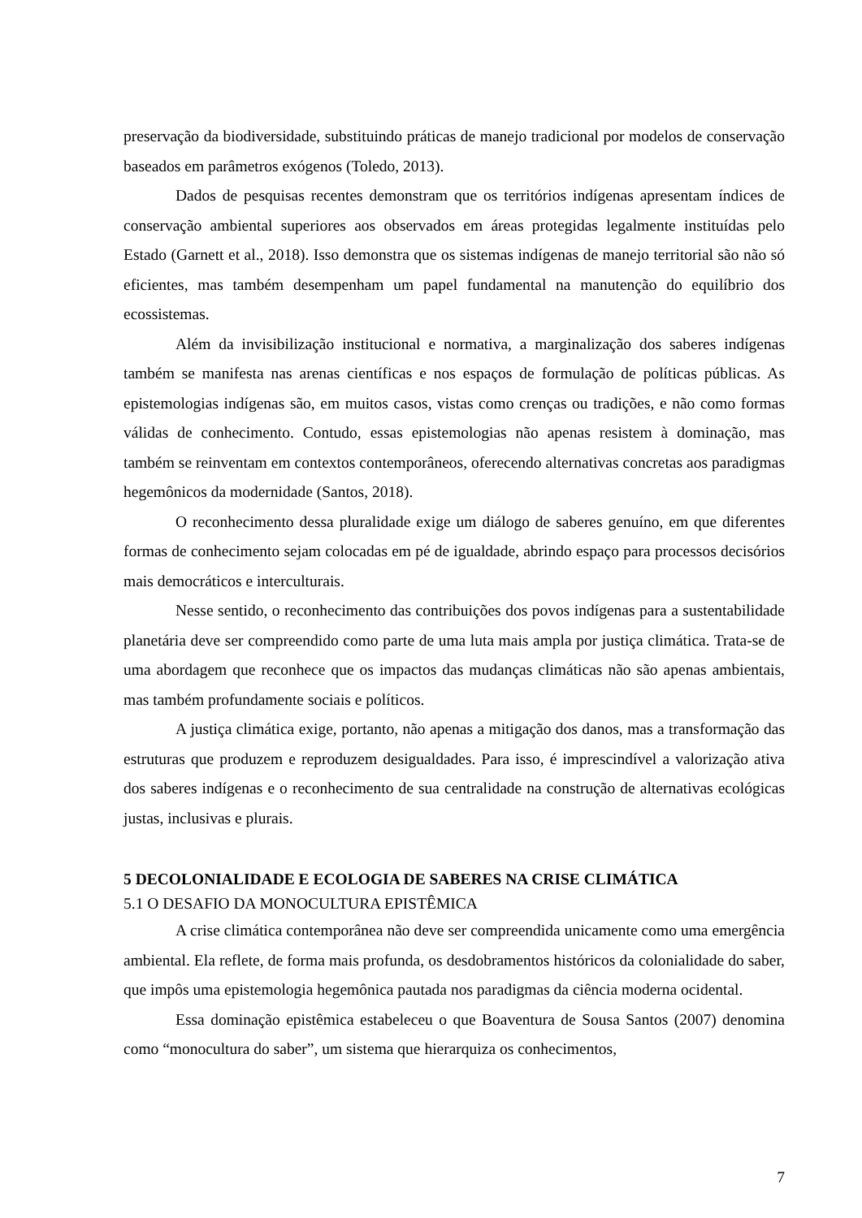preservação da biodiversidade, substituindo práticas de manejo tradicional por modelos de conservação baseados em parâmetros exógenos (Toledo, 2013).
Dados de pesquisas recentes demonstram que os territórios indígenas apresentam índices de conservação ambiental superiores aos observados em áreas protegidas legalmente instituídas pelo Estado (Garnett et al., 2018). Isso demonstra que os sistemas indígenas de manejo territorial são não só eficientes, mas também desempenham um papel fundamental na manutenção do equilíbrio dos ecossistemas.
Além da invisibilização institucional e normativa, a marginalização dos saberes indígenas também se manifesta nas arenas científicas e nos espaços de formulação de políticas públicas. As epistemologias indígenas são, em muitos casos, vistas como crenças ou tradições, e não como formas válidas de conhecimento. Contudo, essas epistemologias não apenas resistem à dominação, mas também se reinventam em contextos contemporâneos, oferecendo alternativas concretas aos paradigmas hegemônicos da modernidade (Santos, 2018).
O reconhecimento dessa pluralidade exige um diálogo de saberes genuíno, em que diferentes formas de conhecimento sejam colocadas em pé de igualdade, abrindo espaço para processos decisórios mais democráticos e interculturais.
Nesse sentido, o reconhecimento das contribuições dos povos indígenas para a sustentabilidade planetária deve ser compreendido como parte de uma luta mais ampla por justiça climática. Trata-se de uma abordagem que reconhece que os impactos das mudanças climáticas não são apenas ambientais, mas também profundamente sociais e políticos.
A justiça climática exige, portanto, não apenas a mitigação dos danos, mas a transformação das estruturas que produzem e reproduzem desigualdades. Para isso, é imprescindível a valorização ativa dos saberes indígenas e o reconhecimento de sua centralidade na construção de alternativas ecológicas justas, inclusivas e plurais.
5 DECOLONIALIDADE E ECOLOGIA DE SABERES NA CRISE CLIMÁTICA
5.1 O DESAFIO DA MONOCULTURA EPISTÊMICA
A crise climática contemporânea não deve ser compreendida unicamente como uma emergência ambiental. Ela reflete, de forma mais profunda, os desdobramentos históricos da colonialidade do saber, que impôs uma epistemologia hegemônica pautada nos paradigmas da ciência moderna ocidental.
Essa dominação epistêmica estabeleceu o que Boaventura de Sousa Santos (2007) denomina como “monocultura do saber”, um sistema que hierarquiza os conhecimentos,
7